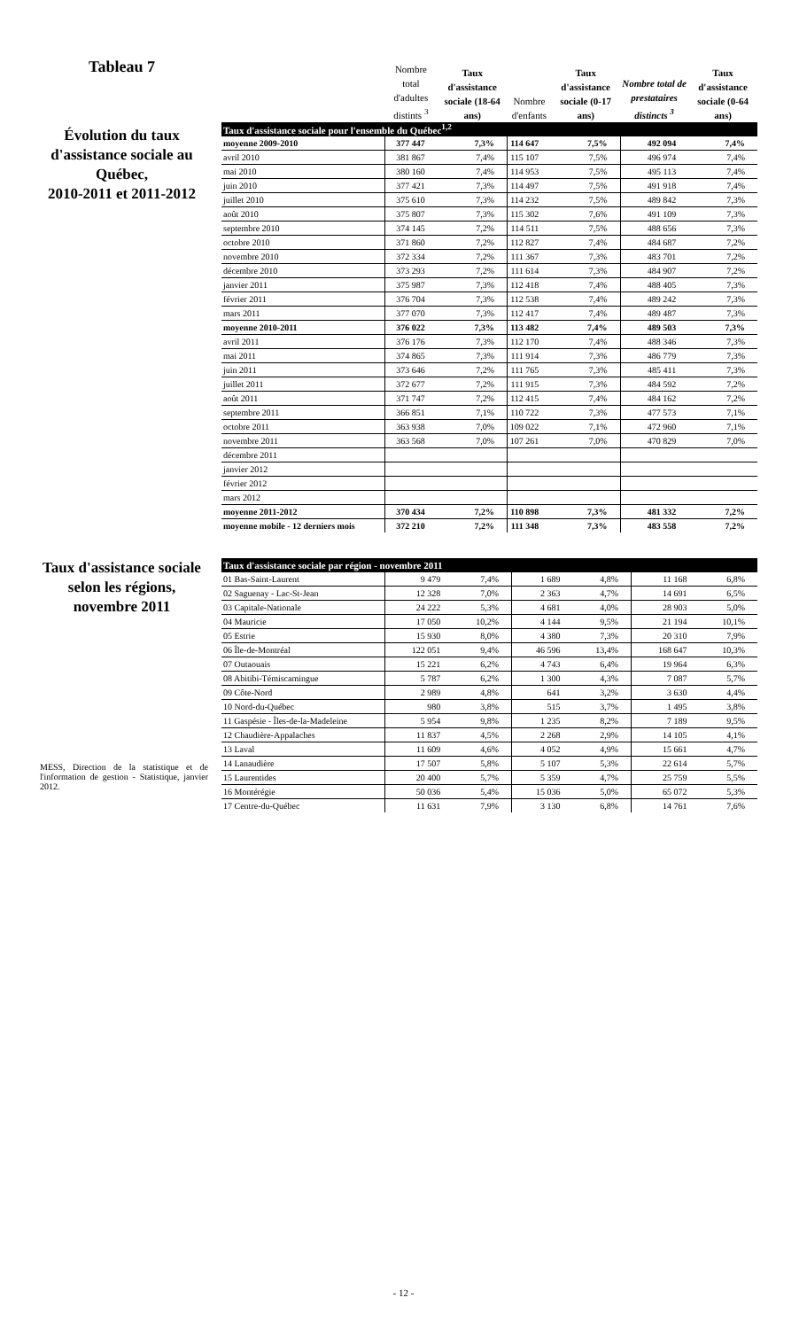Tableau 7
Évolution du taux d'assistance sociale au Québec,
2010-2011 et 2011-2012
| | Nombre total d'adultes distints <sup>3</sup> | Taux d'assistance sociale (18-64 ans) | Nombre d'enfants | Taux d'assistance sociale (0-17 ans) | Nombre total de prestataires distincts <sup>3</sup> | Taux d'assistance sociale (0-64 ans) |
| --- | --- | --- | --- | --- | --- | --- |
| Taux d'assistance sociale pour l'ensemble du Québec<sup>1,2</sup> | | | | | | |
| moyenne 2009-2010 | 377 447 | 7,3% | 114 647 | 7,5% | 492 094 | 7,4% |
| avril 2010 | 381 867 | 7,4% | 115 107 | 7,5% | 496 974 | 7,4% |
| mai 2010 | 380 160 | 7,4% | 114 953 | 7,5% | 495 113 | 7,4% |
| juin 2010 | 377 421 | 7,3% | 114 497 | 7,5% | 491 918 | 7,4% |
| juillet 2010 | 375 610 | 7,3% | 114 232 | 7,5% | 489 842 | 7,3% |
| août 2010 | 375 807 | 7,3% | 115 302 | 7,6% | 491 109 | 7,3% |
| septembre 2010 | 374 145 | 7,2% | 114 511 | 7,5% | 488 656 | 7,3% |
| octobre 2010 | 371 860 | 7,2% | 112 827 | 7,4% | 484 687 | 7,2% |
| novembre 2010 | 372 334 | 7,2% | 111 367 | 7,3% | 483 701 | 7,2% |
| décembre 2010 | 373 293 | 7,2% | 111 614 | 7,3% | 484 907 | 7,2% |
| janvier 2011 | 375 987 | 7,3% | 112 418 | 7,4% | 488 405 | 7,3% |
| février 2011 | 376 704 | 7,3% | 112 538 | 7,4% | 489 242 | 7,3% |
| mars 2011 | 377 070 | 7,3% | 112 417 | 7,4% | 489 487 | 7,3% |
| moyenne 2010-2011 | 376 022 | 7,3% | 113 482 | 7,4% | 489 503 | 7,3% |
| avril 2011 | 376 176 | 7,3% | 112 170 | 7,4% | 488 346 | 7,3% |
| mai 2011 | 374 865 | 7,3% | 111 914 | 7,3% | 486 779 | 7,3% |
| juin 2011 | 373 646 | 7,2% | 111 765 | 7,3% | 485 411 | 7,3% |
| juillet 2011 | 372 677 | 7,2% | 111 915 | 7,3% | 484 592 | 7,2% |
| août 2011 | 371 747 | 7,2% | 112 415 | 7,4% | 484 162 | 7,2% |
| septembre 2011 | 366 851 | 7,1% | 110 722 | 7,3% | 477 573 | 7,1% |
| octobre 2011 | 363 938 | 7,0% | 109 022 | 7,1% | 472 960 | 7,1% |
| novembre 2011 | 363 568 | 7,0% | 107 261 | 7,0% | 470 829 | 7,0% |
| décembre 2011 | | | | | | |
| janvier 2012 | | | | | | |
| février 2012 | | | | | | |
| mars 2012 | | | | | | |
| moyenne 2011-2012 | 370 434 | 7,2% | 110 898 | 7,3% | 481 332 | 7,2% |
| moyenne mobile - 12 derniers mois | 372 210 | 7,2% | 111 348 | 7,3% | 483 558 | 7,2% |
Taux d'assistance sociale selon les régions,
novembre 2011
| Taux d'assistance sociale par région - novembre 2011 | | | | | | |
| 01 Bas-Saint-Laurent | 9 479 | 7,4% | 1 689 | 4,8% | 11 168 | 6,8% |
| 02 Saguenay - Lac-St-Jean | 12 328 | 7,0% | 2 363 | 4,7% | 14 691 | 6,5% |
| 03 Capitale-Nationale | 24 222 | 5,3% | 4 681 | 4,0% | 28 903 | 5,0% |
| 04 Mauricie | 17 050 | 10,2% | 4 144 | 9,5% | 21 194 | 10,1% |
| 05 Estrie | 15 930 | 8,0% | 4 380 | 7,3% | 20 310 | 7,9% |
| 06 Île-de-Montréal | 122 051 | 9,4% | 46 596 | 13,4% | 168 647 | 10,3% |
| 07 Outaouais | 15 221 | 6,2% | 4 743 | 6,4% | 19 964 | 6,3% |
| 08 Abitibi-Témiscamingue | 5 787 | 6,2% | 1 300 | 4,3% | 7 087 | 5,7% |
| 09 Côte-Nord | 2 989 | 4,8% | 641 | 3,2% | 3 630 | 4,4% |
| 10 Nord-du-Québec | 980 | 3,8% | 515 | 3,7% | 1 495 | 3,8% |
| 11 Gaspésie - Îles-de-la-Madeleine | 5 954 | 9,8% | 1 235 | 8,2% | 7 189 | 9,5% |
| 12 Chaudière-Appalaches | 11 837 | 4,5% | 2 268 | 2,9% | 14 105 | 4,1% |
| 13 Laval | 11 609 | 4,6% | 4 052 | 4,9% | 15 661 | 4,7% |
| 14 Lanaudière | 17 507 | 5,8% | 5 107 | 5,3% | 22 614 | 5,7% |
| 15 Laurentides | 20 400 | 5,7% | 5 359 | 4,7% | 25 759 | 5,5% |
| 16 Montérégie | 50 036 | 5,4% | 15 036 | 5,0% | 65 072 | 5,3% |
| 17 Centre-du-Québec | 11 631 | 7,9% | 3 130 | 6,8% | 14 761 | 7,6% |
MESS, Direction de la statistique et de l'information de gestion - Statistique, janvier 2012.
- 12 -